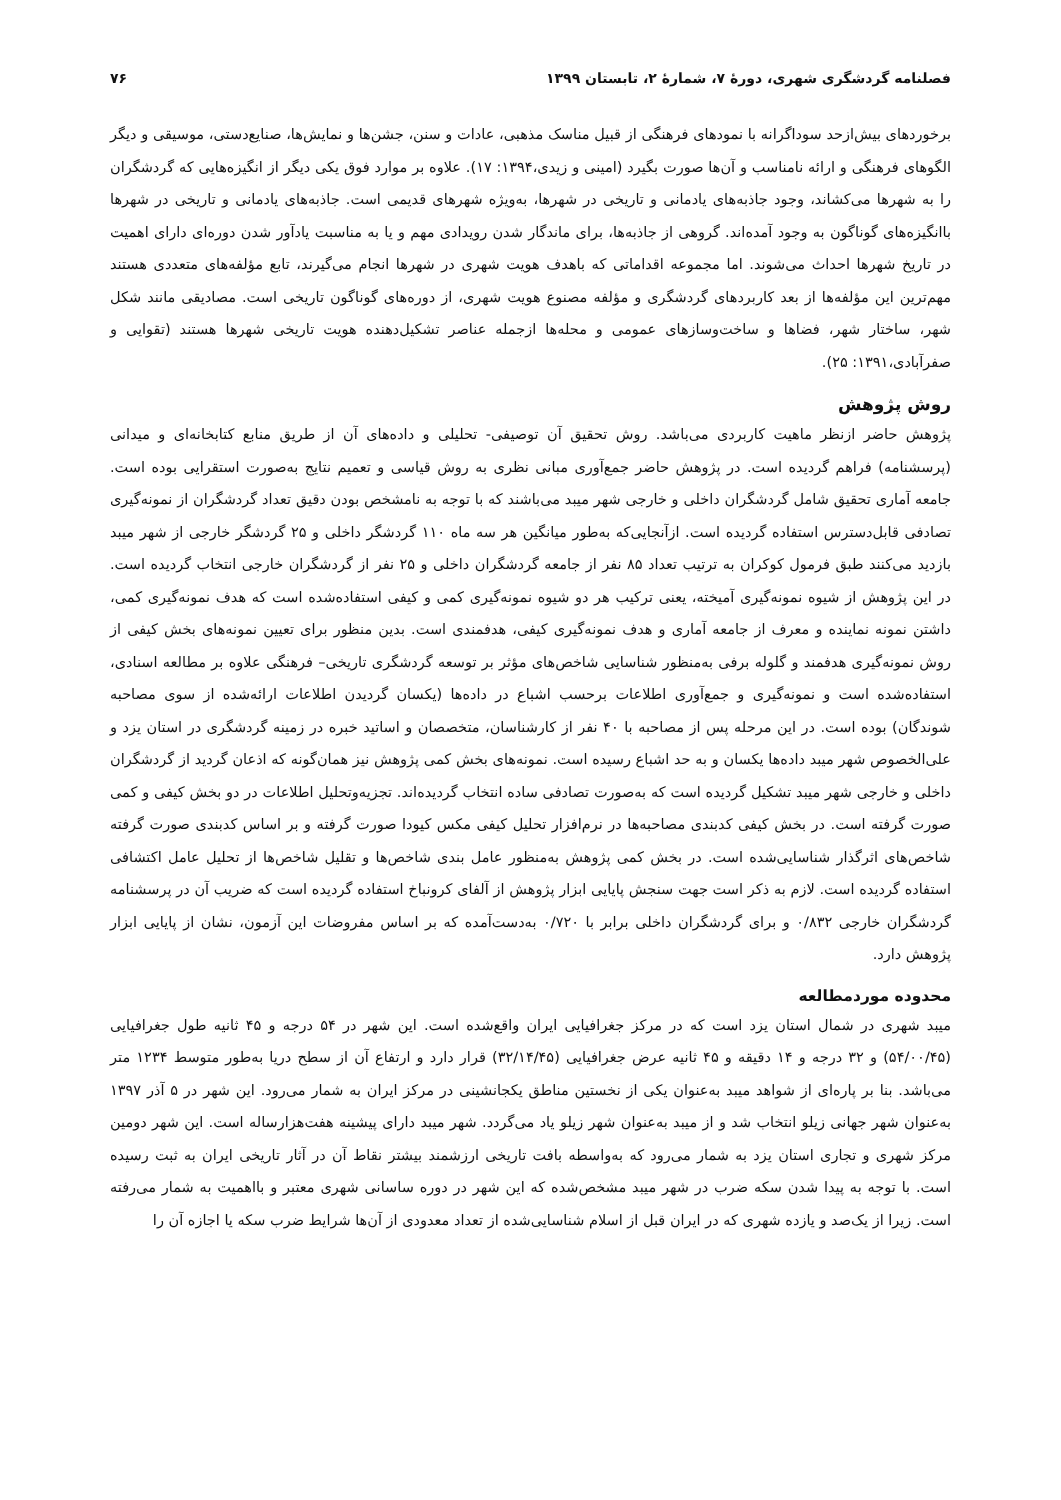فصلنامه گردشگری شهری، دورهٔ ۷، شمارهٔ ۲، تابستان ۱۳۹۹ ۷۶
برخوردهای بیش‌ازحد سوداگرانه با نمودهای فرهنگی از قبیل مناسک مذهبی، عادات و سنن، جشن‌ها و نمایش‌ها، صنایع‌دستی، موسیقی و دیگر الگوهای فرهنگی و ارائه نامناسب و آن‌ها صورت بگیرد (امینی و زیدی،۱۳۹۴: ۱۷). علاوه بر موارد فوق یکی دیگر از انگیزه‌هایی که گردشگران را به شهرها می‌کشاند، وجود جاذبه‌های یادمانی و تاریخی در شهرها، به‌ویژه شهرهای قدیمی است. جاذبه‌های یادمانی و تاریخی در شهرها باانگیزه‌های گوناگون به وجود آمده‌اند. گروهی از جاذبه‌ها، برای ماندگار شدن رویدادی مهم و یا به مناسبت یادآور شدن دوره‌ای دارای اهمیت در تاریخ شهرها احداث می‌شوند. اما مجموعه اقداماتی که باهدف هویت شهری در شهرها انجام می‌گیرند، تابع مؤلفه‌های متعددی هستند مهم‌ترین این مؤلفه‌ها از بعد کاربردهای گردشگری و مؤلفه مصنوع هویت شهری، از دوره‌های گوناگون تاریخی است. مصادیقی مانند شکل شهر، ساختار شهر، فضاها و ساخت‌وسازهای عمومی و محله‌ها ازجمله عناصر تشکیل‌دهنده هویت تاریخی شهرها هستند (تقوایی و صفرآبادی،۱۳۹۱: ۲۵).
روش پژوهش
پژوهش حاضر ازنظر ماهیت کاربردی می‌باشد. روش تحقیق آن توصیفی- تحلیلی و داده‌های آن از طریق منابع کتابخانه‌ای و میدانی (پرسشنامه) فراهم گردیده است. در پژوهش حاضر جمع‌آوری مبانی نظری به روش قیاسی و تعمیم نتایج به‌صورت استقرایی بوده است. جامعه آماری تحقیق شامل گردشگران داخلی و خارجی شهر میبد می‌باشند که با توجه به نامشخص بودن دقیق تعداد گردشگران از نمونه‌گیری تصادفی قابل‌دسترس استفاده گردیده است. ازآنجایی‌که به‌طور میانگین هر سه ماه ۱۱۰ گردشگر داخلی و ۲۵ گردشگر خارجی از شهر میبد بازدید می‌کنند طبق فرمول کوکران به ترتیب تعداد ۸۵ نفر از جامعه گردشگران داخلی و ۲۵ نفر از گردشگران خارجی انتخاب گردیده است. در این پژوهش از شیوه نمونه‌گیری آمیخته، یعنی ترکیب هر دو شیوه نمونه‌گیری کمی و کیفی استفاده‌شده است که هدف نمونه‌گیری کمی، داشتن نمونه نماینده و معرف از جامعه آماری و هدف نمونه‌گیری کیفی، هدفمندی است. بدین منظور برای تعیین نمونه‌های بخش کیفی از روش نمونه‌گیری هدفمند و گلوله برفی به‌منظور شناسایی شاخص‌های مؤثر بر توسعه گردشگری تاریخی– فرهنگی علاوه بر مطالعه اسنادی، استفاده‌شده است و نمونه‌گیری و جمع‌آوری اطلاعات برحسب اشباع در داده‌ها (یکسان گردیدن اطلاعات ارائه‌شده از سوی مصاحبه شوندگان) بوده است. در این مرحله پس از مصاحبه با ۴۰ نفر از کارشناسان، متخصصان و اساتید خبره در زمینه گردشگری در استان یزد و علی‌الخصوص شهر میبد داده‌ها یکسان و به حد اشباع رسیده است. نمونه‌های بخش کمی پژوهش نیز همان‌گونه که اذعان گردید از گردشگران داخلی و خارجی شهر میبد تشکیل گردیده است که به‌صورت تصادفی ساده انتخاب گردیده‌اند. تجزیه‌وتحلیل اطلاعات در دو بخش کیفی و کمی صورت گرفته است. در بخش کیفی کدبندی مصاحبه‌ها در نرم‌افزار تحلیل کیفی مکس کیودا صورت گرفته و بر اساس کدبندی صورت گرفته شاخص‌های اثرگذار شناسایی‌شده است. در بخش کمی پژوهش به‌منظور عامل بندی شاخص‌ها و تقلیل شاخص‌ها از تحلیل عامل اکتشافی استفاده گردیده است. لازم به ذکر است جهت سنجش پایایی ابزار پژوهش از آلفای کرونباخ استفاده گردیده است که ضریب آن در پرسشنامه گردشگران خارجی ۰/۸۳۲ و برای گردشگران داخلی برابر با ۰/۷۲۰ به‌دست‌آمده که بر اساس مفروضات این آزمون، نشان از پایایی ابزار پژوهش دارد.
محدوده موردمطالعه
میبد شهری در شمال استان یزد است که در مرکز جغرافیایی ایران واقع‌شده است. این شهر در ۵۴ درجه و ۴۵ ثانیه طول جغرافیایی (۵۴/۰۰/۴۵) و ۳۲ درجه و ۱۴ دقیقه و ۴۵ ثانیه عرض جغرافیایی (۳۲/۱۴/۴۵) قرار دارد و ارتفاع آن از سطح دریا به‌طور متوسط ۱۲۳۴ متر می‌باشد. بنا بر پاره‌ای از شواهد میبد به‌عنوان یکی از نخستین مناطق یکجانشینی در مرکز ایران به شمار می‌رود. این شهر در ۵ آذر ۱۳۹۷ به‌عنوان شهر جهانی زیلو انتخاب شد و از میبد به‌عنوان شهر زیلو یاد می‌گردد. شهر میبد دارای پیشینه هفت‌هزارساله است. این شهر دومین مرکز شهری و تجاری استان یزد به شمار می‌رود که به‌واسطه بافت تاریخی ارزشمند بیشتر نقاط آن در آثار تاریخی ایران به ثبت رسیده است. با توجه به پیدا شدن سکه ضرب در شهر میبد مشخص‌شده که این شهر در دوره ساسانی شهری معتبر و بااهمیت به شمار می‌رفته است. زیرا از یک‌صد و یازده شهری که در ایران قبل از اسلام شناسایی‌شده از تعداد معدودی از آن‌ها شرایط ضرب سکه یا اجازه آن را